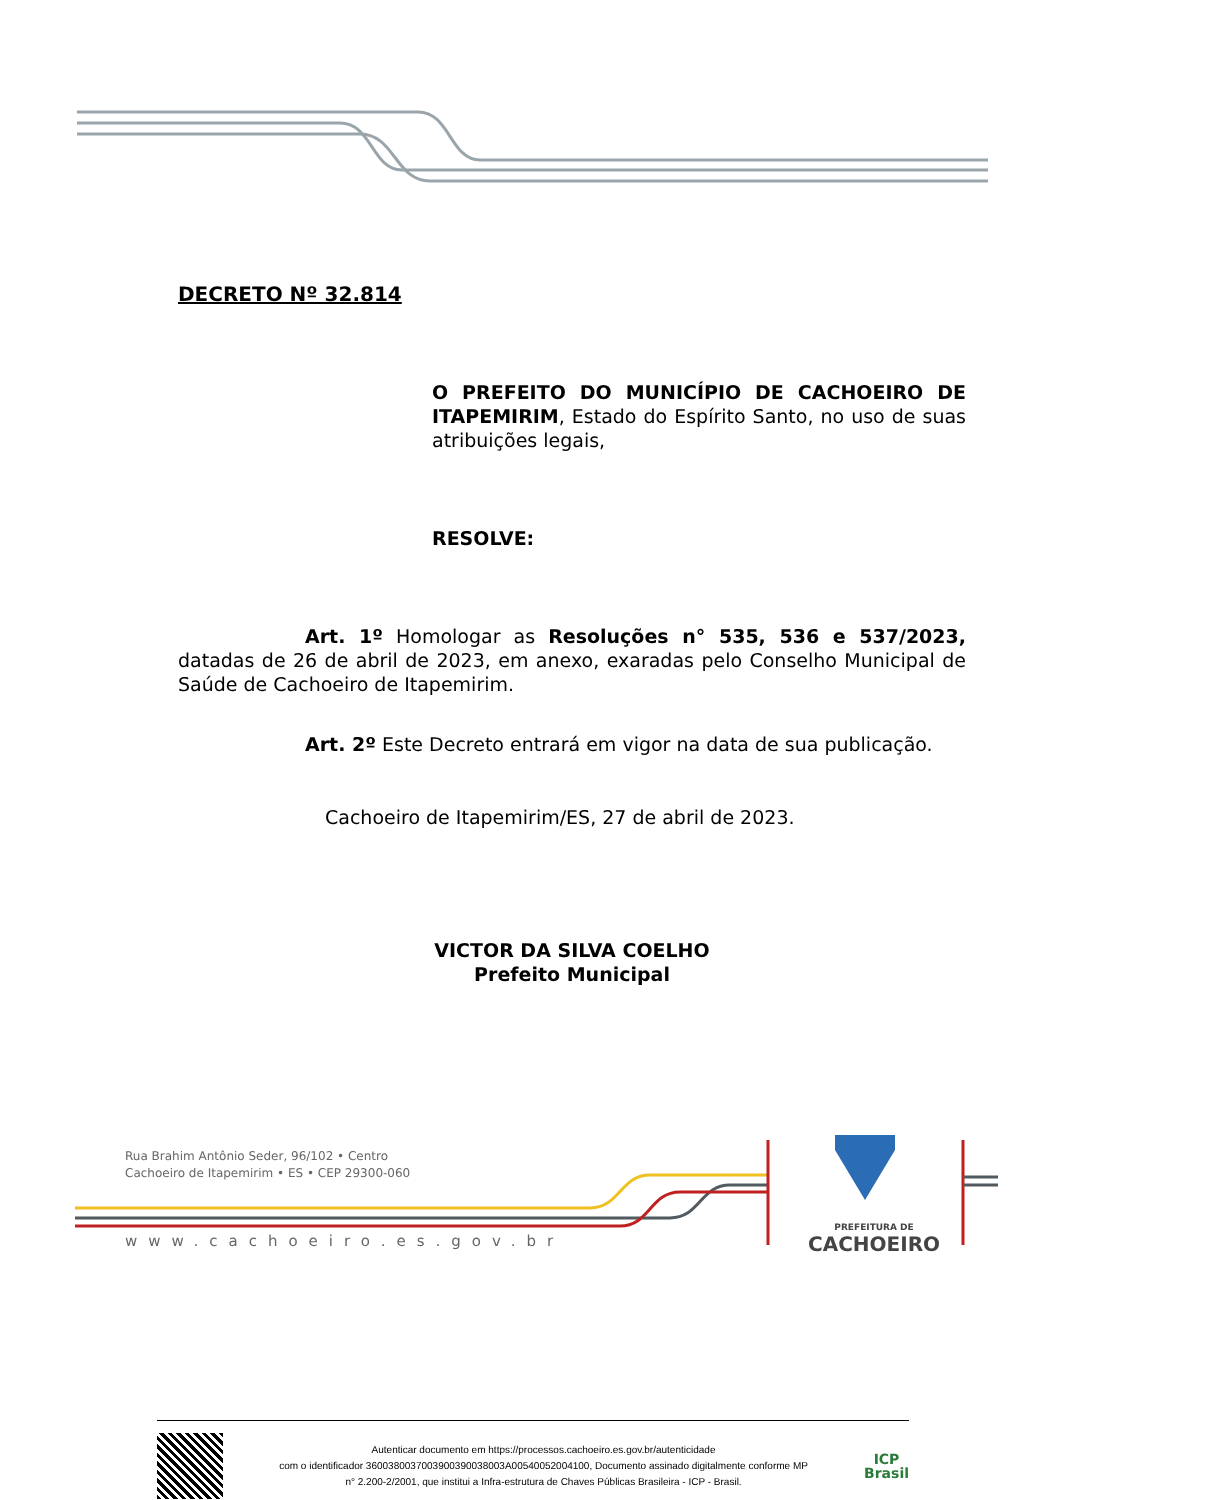DECRETO Nº 32.814
O PREFEITO DO MUNICÍPIO DE CACHOEIRO DE ITAPEMIRIM, Estado do Espírito Santo, no uso de suas atribuições legais,
RESOLVE:
Art. 1º Homologar as Resoluções n° 535, 536 e 537/2023, datadas de 26 de abril de 2023, em anexo, exaradas pelo Conselho Municipal de Saúde de Cachoeiro de Itapemirim.
Art. 2º Este Decreto entrará em vigor na data de sua publicação.
Cachoeiro de Itapemirim/ES, 27 de abril de 2023.
VICTOR DA SILVA COELHO
Prefeito Municipal
Rua Brahim Antônio Seder, 96/102 • Centro
Cachoeiro de Itapemirim • ES • CEP 29300-060
www.cachoeiro.es.gov.br
PREFEITURA DE
CACHOEIRO
Autenticar documento em https://processos.cachoeiro.es.gov.br/autenticidade
com o identificador 3600380037003900390038003A00540052004100, Documento assinado digitalmente conforme MP
n° 2.200-2/2001, que institui a Infra-estrutura de Chaves Públicas Brasileira - ICP - Brasil.
ICP
Brasil